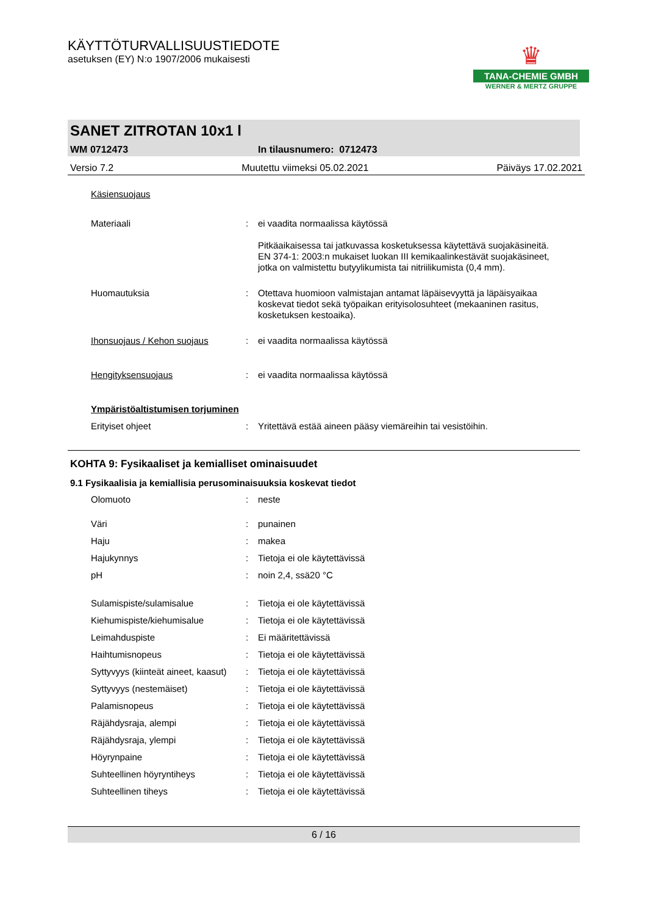KÄYTTÖTURVALLISUUSTIEDOTE
asetuksen (EY) N:o 1907/2006 mukaisesti
♛
TANA-CHEMIE GMBH
WERNER & MERTZ GRUPPE
SANET ZITROTAN 10x1 l
WM 0712473 In tilausnumero: 0712473
Versio 7.2 Muutettu viimeksi 05.02.2021 Päiväys 17.02.2021
| Käsiensuojaus | | |
| Materiaali | : | ei vaadita normaalissa käytössä Pitkäaikaisessa tai jatkuvassa kosketuksessa käytettävä suojakäsineitä. EN 374-1: 2003:n mukaiset luokan III kemikaalinkestävät suojakäsineet, jotka on valmistettu butyylikumista tai nitriilikumista (0,4 mm). |
| Huomautuksia | : | Otettava huomioon valmistajan antamat läpäisevyyttä ja läpäisyaikaa koskevat tiedot sekä työpaikan erityisolosuhteet (mekaaninen rasitus, kosketuksen kestoaika). |
| Ihonsuojaus / Kehon suojaus | : | ei vaadita normaalissa käytössä |
| Hengityksensuojaus | : | ei vaadita normaalissa käytössä |
| Ympäristöaltistumisen torjuminen | | |
| Erityiset ohjeet | : | Yritettävä estää aineen pääsy viemäreihin tai vesistöihin. |
KOHTA 9: Fysikaaliset ja kemialliset ominaisuudet
9.1 Fysikaalisia ja kemiallisia perusominaisuuksia koskevat tiedot
| Olomuoto | : | neste |
| Väri | : | punainen |
| Haju | : | makea |
| Hajukynnys | : | Tietoja ei ole käytettävissä |
| pH | : | noin 2,4, ssä20 °C |
| Sulamispiste/sulamisalue | : | Tietoja ei ole käytettävissä |
| Kiehumispiste/kiehumisalue | : | Tietoja ei ole käytettävissä |
| Leimahduspiste | : | Ei määritettävissä |
| Haihtumisnopeus | : | Tietoja ei ole käytettävissä |
| Syttyvyys (kiinteät aineet, kaasut) | : | Tietoja ei ole käytettävissä |
| Syttyvyys (nestemäiset) | : | Tietoja ei ole käytettävissä |
| Palamisnopeus | : | Tietoja ei ole käytettävissä |
| Räjähdysraja, alempi | : | Tietoja ei ole käytettävissä |
| Räjähdysraja, ylempi | : | Tietoja ei ole käytettävissä |
| Höyrynpaine | : | Tietoja ei ole käytettävissä |
| Suhteellinen höyryntiheys | : | Tietoja ei ole käytettävissä |
| Suhteellinen tiheys | : | Tietoja ei ole käytettävissä |
6 / 16